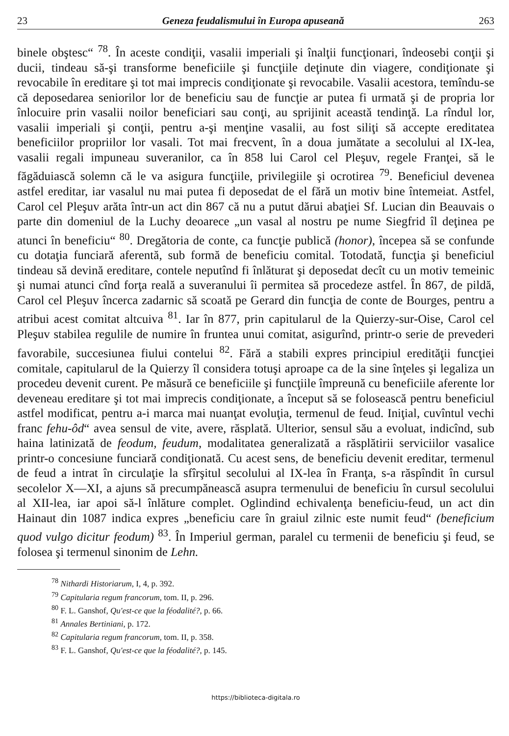23 Geneza feudalismului în Europa apuseană 263
binele obştesc“ <sup>78</sup>. În aceste condiţii, vasalii imperiali şi înalţii funcţionari, îndeosebi conţii şi ducii, tindeau să-şi transforme beneficiile şi funcţiile deţinute din viagere, condiţionate şi revocabile în ereditare şi tot mai imprecis condiţionate şi revocabile. Vasalii acestora, temîndu-se că deposedarea seniorilor lor de beneficiu sau de funcţie ar putea fi urmată şi de propria lor înlocuire prin vasalii noilor beneficiari sau conţi, au sprijinit această tendinţă. La rîndul lor, vasalii imperiali şi conţii, pentru a-şi menţine vasalii, au fost siliţi să accepte ereditatea beneficiilor propriilor lor vasali. Tot mai frecvent, în a doua jumătate a secolului al IX-lea, vasalii regali impuneau suveranilor, ca în 858 lui Carol cel Pleşuv, regele Franţei, să le făgăduiască solemn că le va asigura funcţiile, privilegiile şi ocrotirea <sup>79</sup>. Beneficiul devenea astfel ereditar, iar vasalul nu mai putea fi deposedat de el fără un motiv bine întemeiat. Astfel, Carol cel Pleşuv arăta într-un act din 867 că nu a putut dărui abaţiei Sf. Lucian din Beauvais o parte din domeniul de la Luchy deoarece „un vasal al nostru pe nume Siegfrid îl deţinea pe atunci în beneficiu“ <sup>80</sup>. Dregătoria de conte, ca funcţie publică (honor), începea să se confunde cu dotaţia funciară aferentă, sub formă de beneficiu comital. Totodată, funcţia şi beneficiul tindeau să devină ereditare, contele neputînd fi înlăturat şi deposedat decît cu un motiv temeinic şi numai atunci cînd forţa reală a suveranului îi permitea să procedeze astfel. În 867, de pildă, Carol cel Pleşuv încerca zadarnic să scoată pe Gerard din funcţia de conte de Bourges, pentru a atribui acest comitat altcuiva <sup>81</sup>. Iar în 877, prin capitularul de la Quierzy-sur-Oise, Carol cel Pleşuv stabilea regulile de numire în fruntea unui comitat, asigurînd, printr-o serie de prevederi favorabile, succesiunea fiului contelui <sup>82</sup>. Fără a stabili expres principiul eredităţii funcţiei comitale, capitularul de la Quierzy îl considera totuşi aproape ca de la sine înţeles şi legaliza un procedeu devenit curent. Pe măsură ce beneficiile şi funcţiile împreună cu beneficiile aferente lor deveneau ereditare şi tot mai imprecis condiţionate, a început să se folosească pentru beneficiul astfel modificat, pentru a-i marca mai nuanţat evoluţia, termenul de feud. Iniţial, cuvîntul vechi franc fehu-ôd“ avea sensul de vite, avere, răsplată. Ulterior, sensul său a evoluat, indicînd, sub haina latinizată de feodum, feudum, modalitatea generalizată a răsplătirii serviciilor vasalice printr-o concesiune funciară condiţionată. Cu acest sens, de beneficiu devenit ereditar, termenul de feud a intrat în circulaţie la sfîrşitul secolului al IX-lea în Franţa, s-a răspîndit în cursul secolelor X—XI, a ajuns să precumpănească asupra termenului de beneficiu în cursul secolului al XII-lea, iar apoi să-l înlăture complet. Oglindind echivalenţa beneficiu-feud, un act din Hainaut din 1087 indica expres „beneficiu care în graiul zilnic este numit feud“ (beneficium quod vulgo dicitur feodum) <sup>83</sup>. În Imperiul german, paralel cu termenii de beneficiu şi feud, se folosea şi termenul sinonim de Lehn.
<sup>78</sup> Nithardi Historiarum, I, 4, p. 392.
<sup>79</sup> Capitularia regum francorum, tom. II, p. 296.
<sup>80</sup> F. L. Ganshof, Qu'est-ce que la féodalité?, p. 66.
<sup>81</sup> Annales Bertiniani, p. 172.
<sup>82</sup> Capitularia regum francorum, tom. II, p. 358.
<sup>83</sup> F. L. Ganshof, Qu'est-ce que la féodalité?, p. 145.
https://biblioteca-digitala.ro